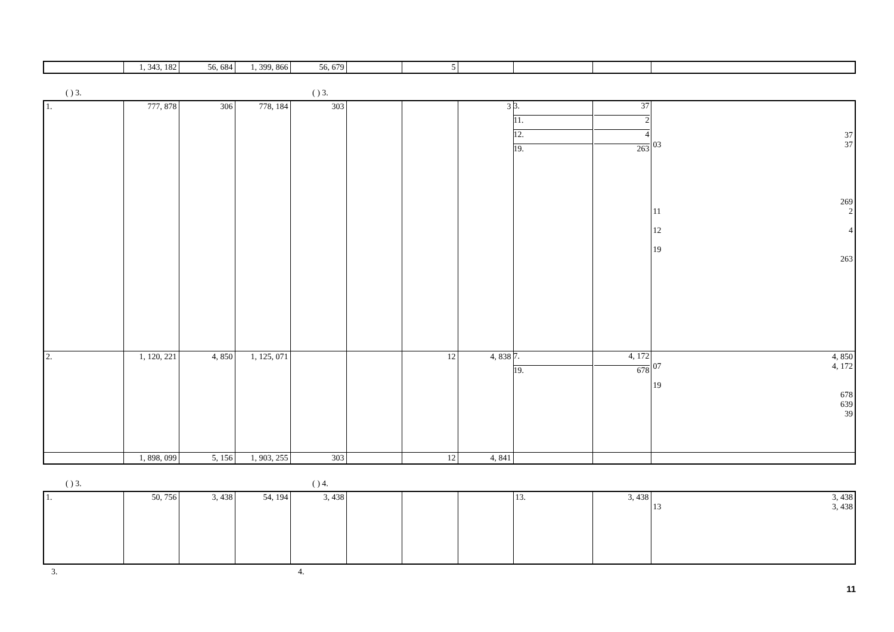| | 1, 343, 182 | 56, 684 | 1, 399, 866 | 56, 679 | | 5 | | | | |
( ) 3. ( ) 3.
| 1. | 777, 878 | 306 | 778, 184 | 303 | | | 3 | 3. 11. 12. 19. | 37 2 4 263 | 37 03 37 269 11 2 12 4 19 263 |
| 2. | 1, 120, 221 | 4, 850 | 1, 125, 071 | | | 12 | 4, 838 | 7. 19. | 4, 172 678 | 4, 850 07 4, 172 19 678 639 39 |
| | 1, 898, 099 | 5, 156 | 1, 903, 255 | 303 | | 12 | 4, 841 | | | |
( ) 3. ( ) 4.
| 1. | 50, 756 | 3, 438 | 54, 194 | 3, 438 | | | | 13. | 3, 438 | 3, 438 13 3, 438 |
3. 4.
11